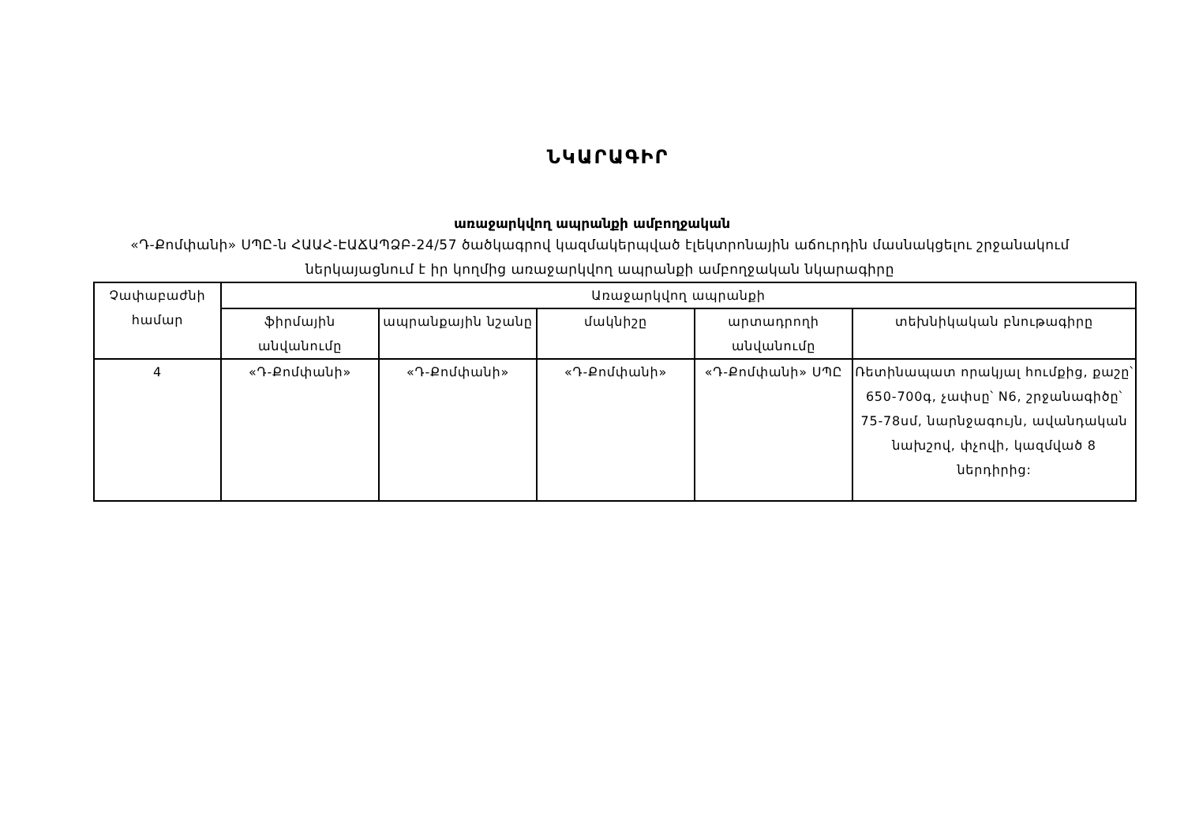ՆԿԱՐԱԳԻՐ
առաջարկվող ապրանքի ամբողջական
«Դ-Քոմփանի» ՍՊԸ-ն ՀԱԱՀ-ԷԱՃԱՊՁԲ-24/57 ծածկագրով կազմակերպված էլեկտրոնային աճուրդին մասնակցելու շրջանակում ներկայացնում է իր կողմից առաջարկվող ապրանքի ամբողջական նկարագիրը
| Չափաբաժնի համար | Առաջարկվող ապրանքի | | | | |
| --- | --- | --- | --- | --- | --- |
| | ֆիրմային անվանումը | ապրանքային նշանը | մակնիշը | արտադրողի անվանումը | տեխնիկական բնութագիրը |
| 4 | «Դ-Քոմփանի» | «Դ-Քոմփանի» | «Դ-Քոմփանի» | «Դ-Քոմփանի» ՍՊԸ | Ռետինապատ որակյալ հումքից, քաշը՝ 650-700գ, չափսը՝ N6, շրջանագիծը՝ 75-78սմ, նարնջագույն, ավանդական նախշով, փչովի, կազմված 8 ներդիրից: |